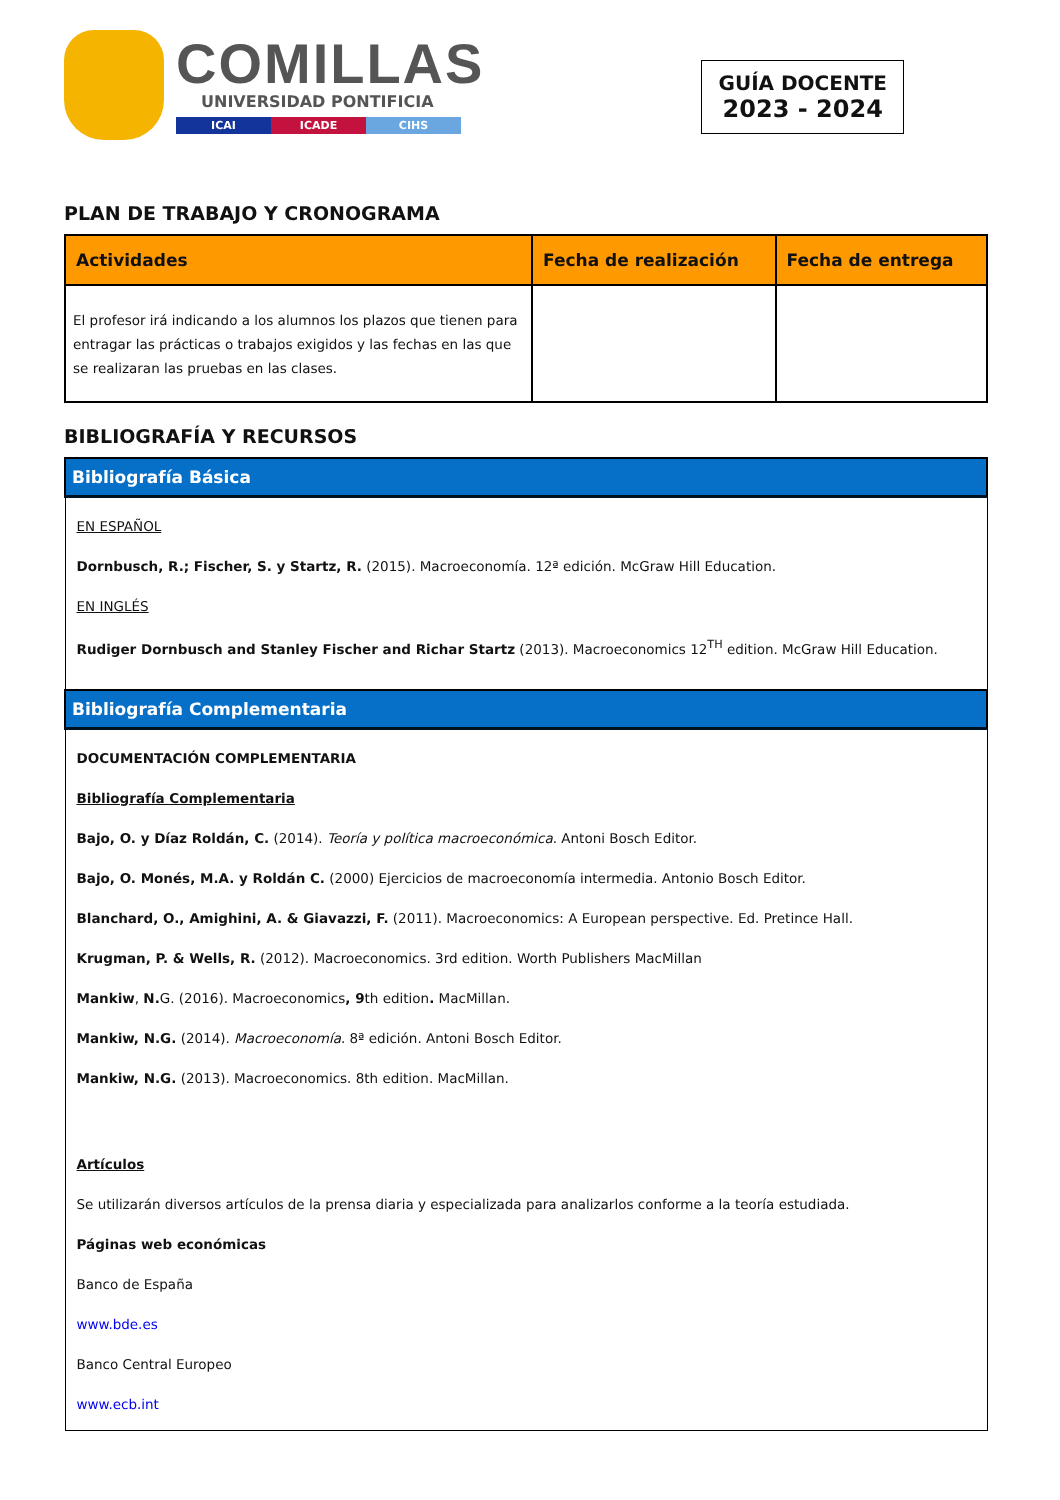COMILLAS
UNIVERSIDAD PONTIFICIA
ICAI ICADE CIHS
GUÍA DOCENTE
2023 - 2024
PLAN DE TRABAJO Y CRONOGRAMA
| Actividades | Fecha de realización | Fecha de entrega |
| --- | --- | --- |
| El profesor irá indicando a los alumnos los plazos que tienen para entragar las prácticas o trabajos exigidos y las fechas en las que se realizaran las pruebas en las clases. | | |
BIBLIOGRAFÍA Y RECURSOS
| Bibliografía Básica |
| --- |
| EN ESPAÑOL Dornbusch, R.; Fischer, S. y Startz, R. (2015). Macroeconomía. 12ª edición. McGraw Hill Education. EN INGLÉS Rudiger Dornbusch and Stanley Fischer and Richar Startz (2013). Macroeconomics 12<sup>TH</sup> edition. McGraw Hill Education. |
| Bibliografía Complementaria |
| DOCUMENTACIÓN COMPLEMENTARIA Bibliografía Complementaria Bajo, O. y Díaz Roldán, C. (2014). Teoría y política macroeconómica . Antoni Bosch Editor. Bajo, O. Monés, M.A. y Roldán C. (2000) Ejercicios de macroeconomía intermedia. Antonio Bosch Editor. Blanchard, O., Amighini, A. & Giavazzi, F. (2011). Macroeconomics: A European perspective. Ed. Pretince Hall. Krugman, P. & Wells, R. (2012). Macroeconomics. 3rd edition. Worth Publishers MacMillan Mankiw , N. G. (2016). Macroeconomics , 9 th edition . MacMillan. Mankiw, N.G. (2014). Macroeconomía . 8ª edición. Antoni Bosch Editor. Mankiw, N.G. (2013). Macroeconomics. 8th edition. MacMillan. Artículos Se utilizarán diversos artículos de la prensa diaria y especializada para analizarlos conforme a la teoría estudiada. Páginas web económicas Banco de España www.bde.es Banco Central Europeo www.ecb.int |